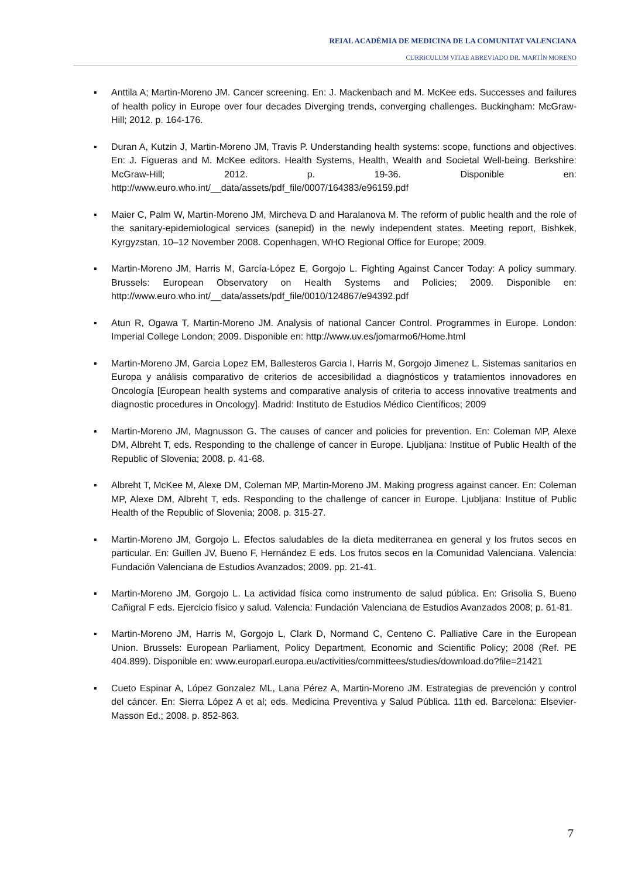REIAL ACADÈMIA DE MEDICINA DE LA COMUNITAT VALENCIANA
CURRICULUM VITAE ABREVIADO DR. MARTÍN MORENO
▪ Anttila A; Martin-Moreno JM. Cancer screening. En: J. Mackenbach and M. McKee eds. Successes and failures of health policy in Europe over four decades Diverging trends, converging challenges. Buckingham: McGraw-Hill; 2012. p. 164-176.
▪ Duran A, Kutzin J, Martin-Moreno JM, Travis P. Understanding health systems: scope, functions and objectives. En: J. Figueras and M. McKee editors. Health Systems, Health, Wealth and Societal Well-being. Berkshire: McGraw-Hill; 2012. p. 19-36. Disponible en: http://www.euro.who.int/__data/assets/pdf_file/0007/164383/e96159.pdf
▪ Maier C, Palm W, Martin-Moreno JM, Mircheva D and Haralanova M. The reform of public health and the role of the sanitary-epidemiological services (sanepid) in the newly independent states. Meeting report, Bishkek, Kyrgyzstan, 10–12 November 2008. Copenhagen, WHO Regional Office for Europe; 2009.
▪ Martin-Moreno JM, Harris M, García-López E, Gorgojo L. Fighting Against Cancer Today: A policy summary. Brussels: European Observatory on Health Systems and Policies; 2009. Disponible en: http://www.euro.who.int/__data/assets/pdf_file/0010/124867/e94392.pdf
▪ Atun R, Ogawa T, Martin-Moreno JM. Analysis of national Cancer Control. Programmes in Europe. London: Imperial College London; 2009. Disponible en: http://www.uv.es/jomarmo6/Home.html
▪ Martin-Moreno JM, Garcia Lopez EM, Ballesteros Garcia I, Harris M, Gorgojo Jimenez L. Sistemas sanitarios en Europa y análisis comparativo de criterios de accesibilidad a diagnósticos y tratamientos innovadores en Oncología [European health systems and comparative analysis of criteria to access innovative treatments and diagnostic procedures in Oncology]. Madrid: Instituto de Estudios Médico Científicos; 2009
▪ Martin-Moreno JM, Magnusson G. The causes of cancer and policies for prevention. En: Coleman MP, Alexe DM, Albreht T, eds. Responding to the challenge of cancer in Europe. Ljubljana: Institue of Public Health of the Republic of Slovenia; 2008. p. 41-68.
▪ Albreht T, McKee M, Alexe DM, Coleman MP, Martin-Moreno JM. Making progress against cancer. En: Coleman MP, Alexe DM, Albreht T, eds. Responding to the challenge of cancer in Europe. Ljubljana: Institue of Public Health of the Republic of Slovenia; 2008. p. 315-27.
▪ Martin-Moreno JM, Gorgojo L. Efectos saludables de la dieta mediterranea en general y los frutos secos en particular. En: Guillen JV, Bueno F, Hernández E eds. Los frutos secos en la Comunidad Valenciana. Valencia: Fundación Valenciana de Estudios Avanzados; 2009. pp. 21-41.
▪ Martin-Moreno JM, Gorgojo L. La actividad física como instrumento de salud pública. En: Grisolia S, Bueno Cañigral F eds. Ejercicio físico y salud. Valencia: Fundación Valenciana de Estudios Avanzados 2008; p. 61-81.
▪ Martin-Moreno JM, Harris M, Gorgojo L, Clark D, Normand C, Centeno C. Palliative Care in the European Union. Brussels: European Parliament, Policy Department, Economic and Scientific Policy; 2008 (Ref. PE 404.899). Disponible en: www.europarl.europa.eu/activities/committees/studies/download.do?file=21421
▪ Cueto Espinar A, López Gonzalez ML, Lana Pérez A, Martin-Moreno JM. Estrategias de prevención y control del cáncer. En: Sierra López A et al; eds. Medicina Preventiva y Salud Pública. 11th ed. Barcelona: Elsevier-Masson Ed.; 2008. p. 852-863.
7